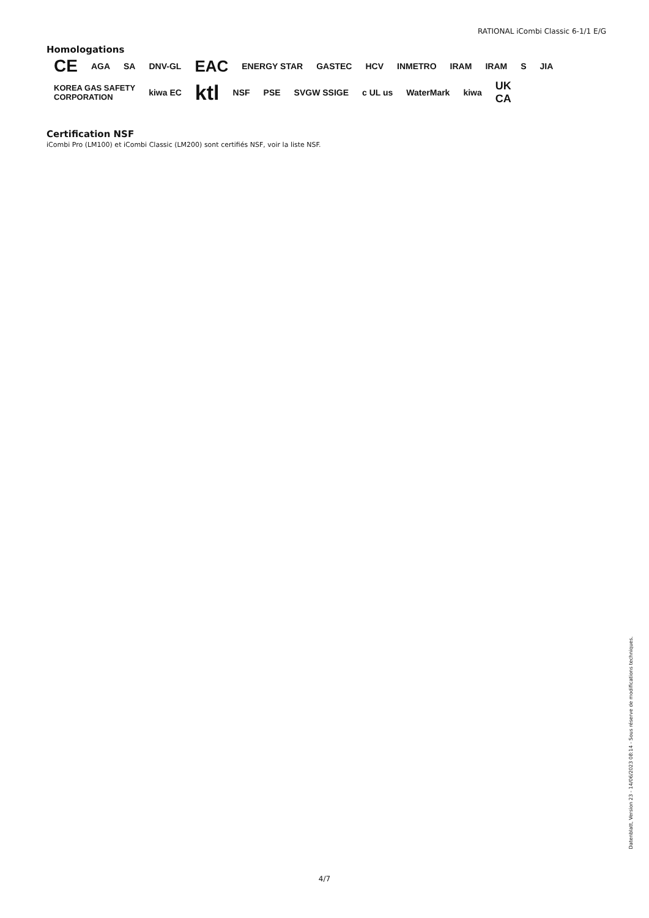RATIONAL iCombi Classic 6-1/1 E/G
Homologations
CE AGA SA DNV-GL EAC ENERGY STAR GASTEC HCV INMETRO IRAM IRAM S JIA KOREA GAS SAFETY
CORPORATION kiwa EC ktl NSF PSE SVGW SSIGE c UL us WaterMark kiwa UK
CA
Certification NSF
iCombi Pro (LM100) et iCombi Classic (LM200) sont certifiés NSF, voir la liste NSF.
Datenblatt, Version 23 - 14/06/2023 08:14 - Sous réserve de modifications techniques.
4/7